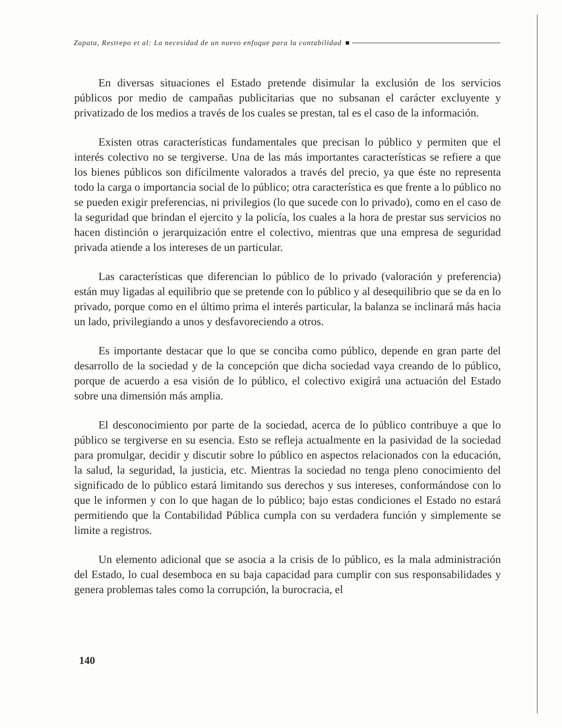Zapata, Restrepo et al: La necesidad de un nuevo enfoque para la contabilidad
En diversas situaciones el Estado pretende disimular la exclusión de los servicios públicos por medio de campañas publicitarias que no subsanan el carácter excluyente y privatizado de los medios a través de los cuales se prestan, tal es el caso de la información.
Existen otras características fundamentales que precisan lo público y permiten que el interés colectivo no se tergiverse. Una de las más importantes características se refiere a que los bienes públicos son difícilmente valorados a través del precio, ya que éste no representa todo la carga o importancia social de lo público; otra característica es que frente a lo público no se pueden exigir preferencias, ni privilegios (lo que sucede con lo privado), como en el caso de la seguridad que brindan el ejercito y la policía, los cuales a la hora de prestar sus servicios no hacen distinción o jerarquización entre el colectivo, mientras que una empresa de seguridad privada atiende a los intereses de un particular.
Las características que diferencian lo público de lo privado (valoración y preferencia) están muy ligadas al equilibrio que se pretende con lo público y al desequilibrio que se da en lo privado, porque como en el último prima el interés particular, la balanza se inclinará más hacia un lado, privilegiando a unos y desfavoreciendo a otros.
Es importante destacar que lo que se conciba como público, depende en gran parte del desarrollo de la sociedad y de la concepción que dicha sociedad vaya creando de lo público, porque de acuerdo a esa visión de lo público, el colectivo exigirá una actuación del Estado sobre una dimensión más amplia.
El desconocimiento por parte de la sociedad, acerca de lo público contribuye a que lo público se tergiverse en su esencia. Esto se refleja actualmente en la pasividad de la sociedad para promulgar, decidir y discutir sobre lo público en aspectos relacionados con la educación, la salud, la seguridad, la justicia, etc. Mientras la sociedad no tenga pleno conocimiento del significado de lo público estará limitando sus derechos y sus intereses, conformándose con lo que le informen y con lo que hagan de lo público; bajo estas condiciones el Estado no estará permitiendo que la Contabilidad Pública cumpla con su verdadera función y simplemente se limite a registros.
Un elemento adicional que se asocia a la crisis de lo público, es la mala administración del Estado, lo cual desemboca en su baja capacidad para cumplir con sus responsabilidades y genera problemas tales como la corrupción, la burocracia, el
140